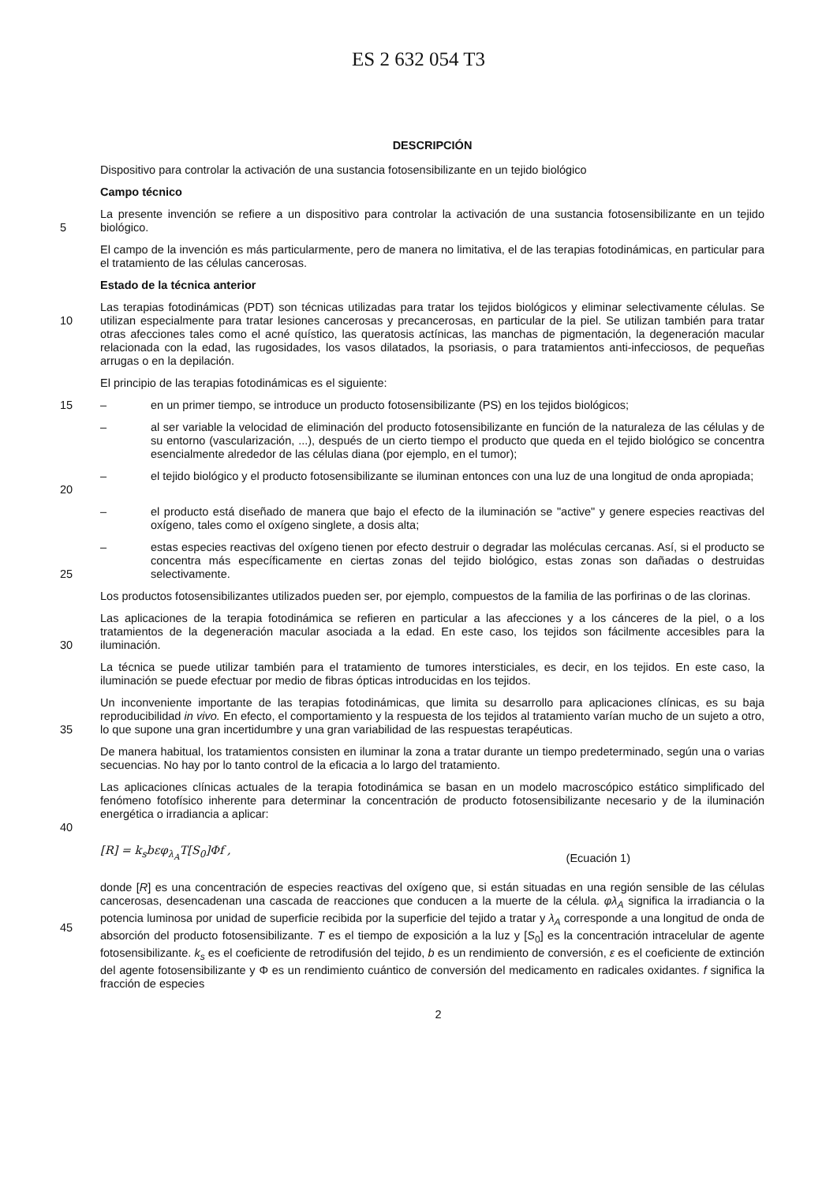ES 2 632 054 T3
DESCRIPCIÓN
Dispositivo para controlar la activación de una sustancia fotosensibilizante en un tejido biológico
Campo técnico
5 La presente invención se refiere a un dispositivo para controlar la activación de una sustancia fotosensibilizante en un tejido biológico.
El campo de la invención es más particularmente, pero de manera no limitativa, el de las terapias fotodinámicas, en particular para el tratamiento de las células cancerosas.
Estado de la técnica anterior
10 Las terapias fotodinámicas (PDT) son técnicas utilizadas para tratar los tejidos biológicos y eliminar selectivamente células. Se utilizan especialmente para tratar lesiones cancerosas y precancerosas, en particular de la piel. Se utilizan también para tratar otras afecciones tales como el acné quístico, las queratosis actínicas, las manchas de pigmentación, la degeneración macular relacionada con la edad, las rugosidades, los vasos dilatados, la psoriasis, o para tratamientos anti-infecciosos, de pequeñas arrugas o en la depilación.
El principio de las terapias fotodinámicas es el siguiente:
15 – en un primer tiempo, se introduce un producto fotosensibilizante (PS) en los tejidos biológicos;
– al ser variable la velocidad de eliminación del producto fotosensibilizante en función de la naturaleza de las células y de su entorno (vascularización, ...), después de un cierto tiempo el producto que queda en el tejido biológico se concentra esencialmente alrededor de las células diana (por ejemplo, en el tumor);
20 – el tejido biológico y el producto fotosensibilizante se iluminan entonces con una luz de una longitud de onda apropiada;
– el producto está diseñado de manera que bajo el efecto de la iluminación se "active" y genere especies reactivas del oxígeno, tales como el oxígeno singlete, a dosis alta;
25 – estas especies reactivas del oxígeno tienen por efecto destruir o degradar las moléculas cercanas. Así, si el producto se concentra más específicamente en ciertas zonas del tejido biológico, estas zonas son dañadas o destruidas selectivamente.
Los productos fotosensibilizantes utilizados pueden ser, por ejemplo, compuestos de la familia de las porfirinas o de las clorinas.
30 Las aplicaciones de la terapia fotodinámica se refieren en particular a las afecciones y a los cánceres de la piel, o a los tratamientos de la degeneración macular asociada a la edad. En este caso, los tejidos son fácilmente accesibles para la iluminación.
La técnica se puede utilizar también para el tratamiento de tumores intersticiales, es decir, en los tejidos. En este caso, la iluminación se puede efectuar por medio de fibras ópticas introducidas en los tejidos.
35 Un inconveniente importante de las terapias fotodinámicas, que limita su desarrollo para aplicaciones clínicas, es su baja reproducibilidad in vivo. En efecto, el comportamiento y la respuesta de los tejidos al tratamiento varían mucho de un sujeto a otro, lo que supone una gran incertidumbre y una gran variabilidad de las respuestas terapéuticas.
De manera habitual, los tratamientos consisten en iluminar la zona a tratar durante un tiempo predeterminado, según una o varias secuencias. No hay por lo tanto control de la eficacia a lo largo del tratamiento.
40 Las aplicaciones clínicas actuales de la terapia fotodinámica se basan en un modelo macroscópico estático simplificado del fenómeno fotofísico inherente para determinar la concentración de producto fotosensibilizante necesario y de la iluminación energética o irradiancia a aplicar:
[R] = k<sub>s</sub>bεφ<sub>λ<sub>A</sub></sub>T[S<sub>0</sub>]Φf , (Ecuación 1)
45 donde [R] es una concentración de especies reactivas del oxígeno que, si están situadas en una región sensible de las células cancerosas, desencadenan una cascada de reacciones que conducen a la muerte de la célula. φλ<sub>A</sub> significa la irradiancia o la potencia luminosa por unidad de superficie recibida por la superficie del tejido a tratar y λ<sub>A</sub> corresponde a una longitud de onda de absorción del producto fotosensibilizante. T es el tiempo de exposición a la luz y [S<sub>0</sub>] es la concentración intracelular de agente fotosensibilizante. k<sub>s</sub> es el coeficiente de retrodifusión del tejido, b es un rendimiento de conversión, ε es el coeficiente de extinción del agente fotosensibilizante y Φ es un rendimiento cuántico de conversión del medicamento en radicales oxidantes. f significa la fracción de especies
2